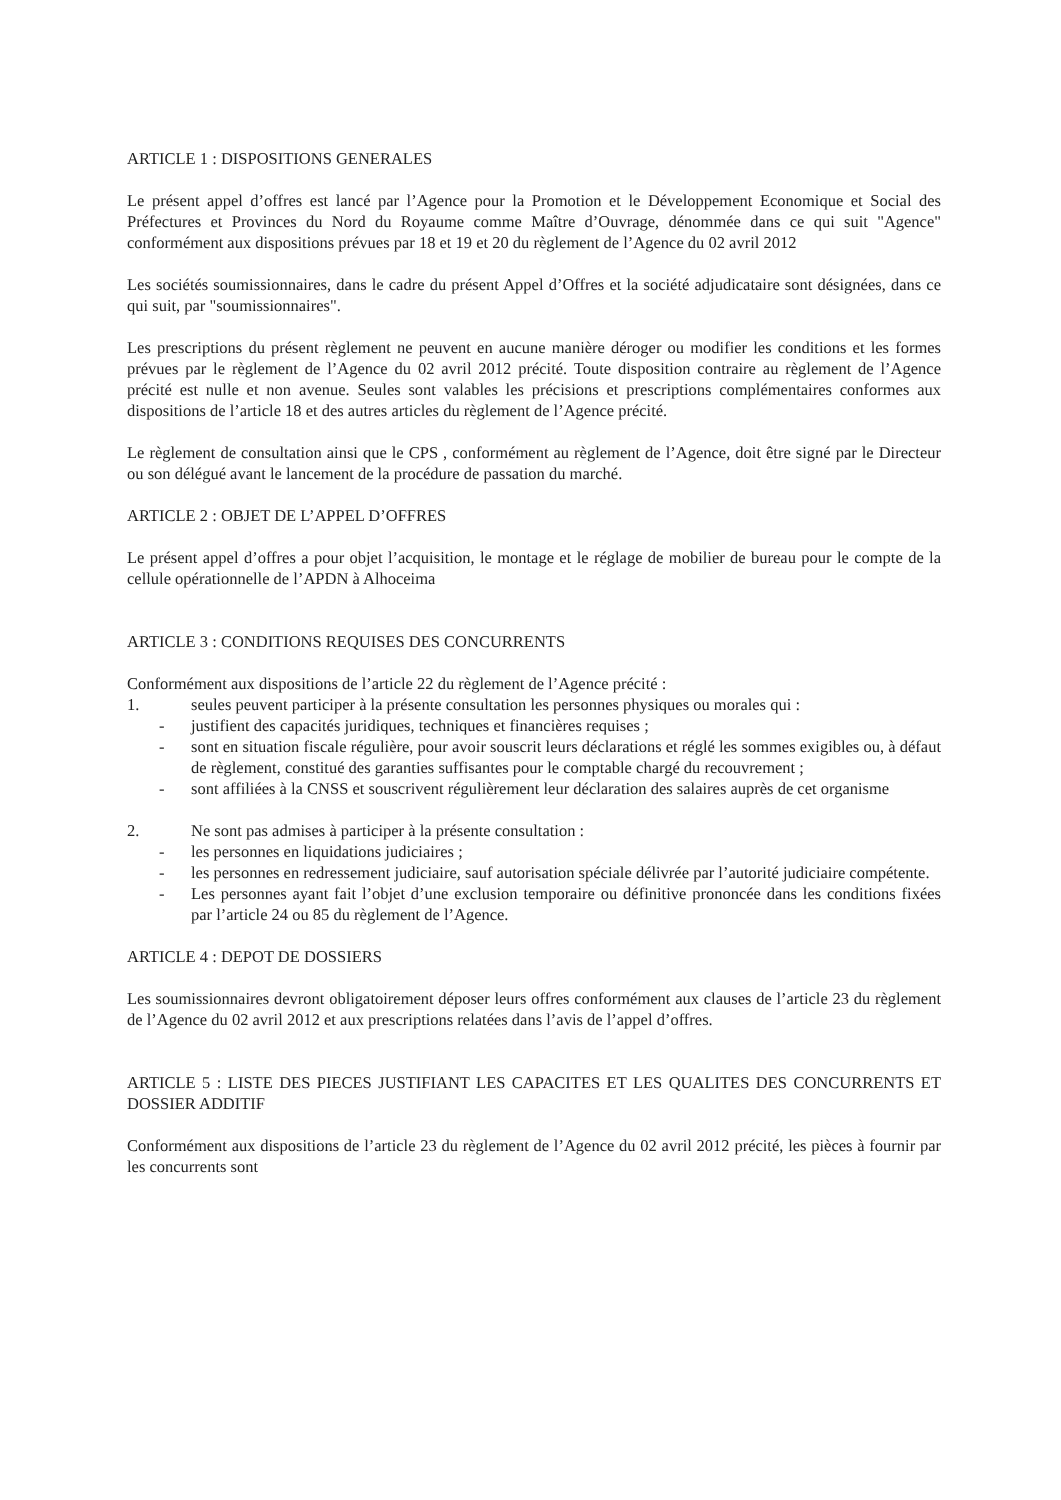ARTICLE 1 : DISPOSITIONS GENERALES
Le présent appel d’offres est lancé par l’Agence pour la Promotion et le Développement Economique et Social des Préfectures et Provinces du Nord du Royaume comme Maître d’Ouvrage, dénommée dans ce qui suit "Agence" conformément aux dispositions prévues par 18 et 19 et 20 du règlement de l’Agence du 02 avril 2012
Les sociétés soumissionnaires, dans le cadre du présent Appel d’Offres et la société adjudicataire sont désignées, dans ce qui suit, par "soumissionnaires".
Les prescriptions du présent règlement ne peuvent en aucune manière déroger ou modifier les conditions et les formes prévues par le règlement de l’Agence du 02 avril 2012 précité. Toute disposition contraire au règlement de l’Agence précité est nulle et non avenue. Seules sont valables les précisions et prescriptions complémentaires conformes aux dispositions de l’article 18 et des autres articles du règlement de l’Agence précité.
Le règlement de consultation ainsi que le CPS , conformément au règlement de l’Agence, doit être signé par le Directeur ou son délégué avant le lancement de la procédure de passation du marché.
ARTICLE 2 : OBJET DE L’APPEL D’OFFRES
Le présent appel d’offres a pour objet l’acquisition, le montage et le réglage de mobilier de bureau pour le compte de la cellule opérationnelle de l’APDN à Alhoceima
ARTICLE 3 : CONDITIONS REQUISES DES CONCURRENTS
Conformément aux dispositions de l’article 22 du règlement de l’Agence précité :
1. seules peuvent participer à la présente consultation les personnes physiques ou morales qui :
- justifient des capacités juridiques, techniques et financières requises ;
- sont en situation fiscale régulière, pour avoir souscrit leurs déclarations et réglé les sommes exigibles ou, à défaut de règlement, constitué des garanties suffisantes pour le comptable chargé du recouvrement ;
- sont affiliées à la CNSS et souscrivent régulièrement leur déclaration des salaires auprès de cet organisme
2. Ne sont pas admises à participer à la présente consultation :
- les personnes en liquidations judiciaires ;
- les personnes en redressement judiciaire, sauf autorisation spéciale délivrée par l’autorité judiciaire compétente.
- Les personnes ayant fait l’objet d’une exclusion temporaire ou définitive prononcée dans les conditions fixées par l’article 24 ou 85 du règlement de l’Agence.
ARTICLE 4 : DEPOT DE DOSSIERS
Les soumissionnaires devront obligatoirement déposer leurs offres conformément aux clauses de l’article 23 du règlement de l’Agence du 02 avril 2012 et aux prescriptions relatées dans l’avis de l’appel d’offres.
ARTICLE 5 : LISTE DES PIECES JUSTIFIANT LES CAPACITES ET LES QUALITES DES CONCURRENTS ET DOSSIER ADDITIF
Conformément aux dispositions de l’article 23 du règlement de l’Agence du 02 avril 2012 précité, les pièces à fournir par les concurrents sont